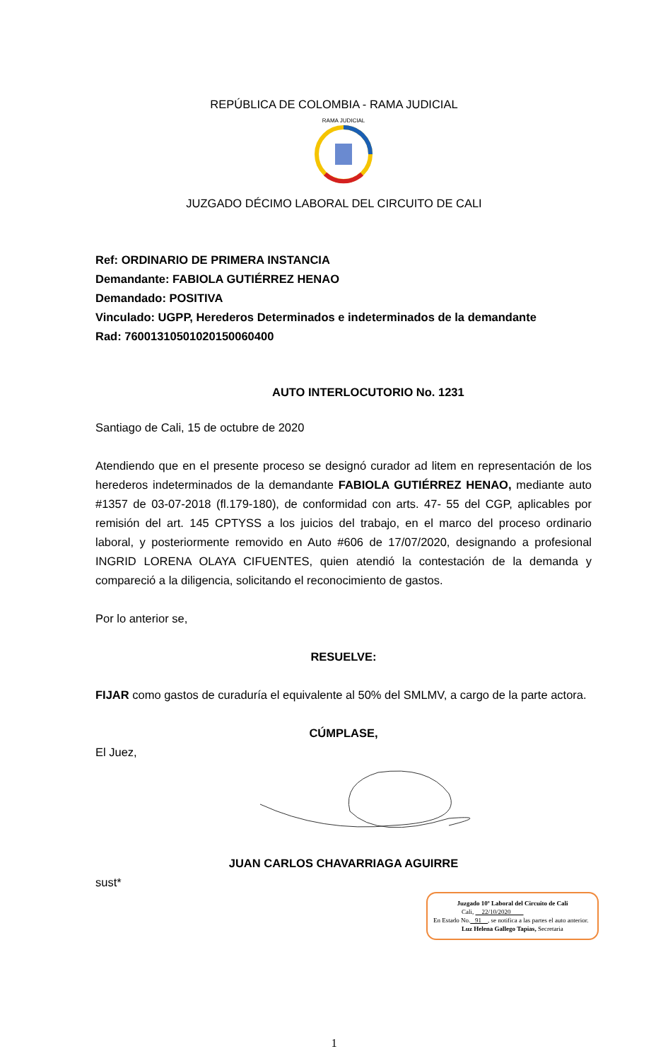REPÚBLICA DE COLOMBIA - RAMA JUDICIAL
RAMA JUDICIAL
JUZGADO DÉCIMO LABORAL DEL CIRCUITO DE CALI
Ref: ORDINARIO DE PRIMERA INSTANCIA
Demandante: FABIOLA GUTIÉRREZ HENAO
Demandado: POSITIVA
Vinculado: UGPP, Herederos Determinados e indeterminados de la demandante
Rad: 76001310501020150060400
AUTO INTERLOCUTORIO No. 1231
Santiago de Cali, 15 de octubre de 2020
Atendiendo que en el presente proceso se designó curador ad litem en representación de los herederos indeterminados de la demandante FABIOLA GUTIÉRREZ HENAO, mediante auto #1357 de 03-07-2018 (fl.179-180), de conformidad con arts. 47- 55 del CGP, aplicables por remisión del art. 145 CPTYSS a los juicios del trabajo, en el marco del proceso ordinario laboral, y posteriormente removido en Auto #606 de 17/07/2020, designando a profesional INGRID LORENA OLAYA CIFUENTES, quien atendió la contestación de la demanda y compareció a la diligencia, solicitando el reconocimiento de gastos.
Por lo anterior se,
RESUELVE:
FIJAR como gastos de curaduría el equivalente al 50% del SMLMV, a cargo de la parte actora.
CÚMPLASE,
El Juez,
JUAN CARLOS CHAVARRIAGA AGUIRRE
sust*
Juzgado 10º Laboral del Circuito de Cali
Cali, 22/10/2020
En Estado No. 91 , se notifica a las partes el auto anterior.
Luz Helena Gallego Tapias, Secretaria
1